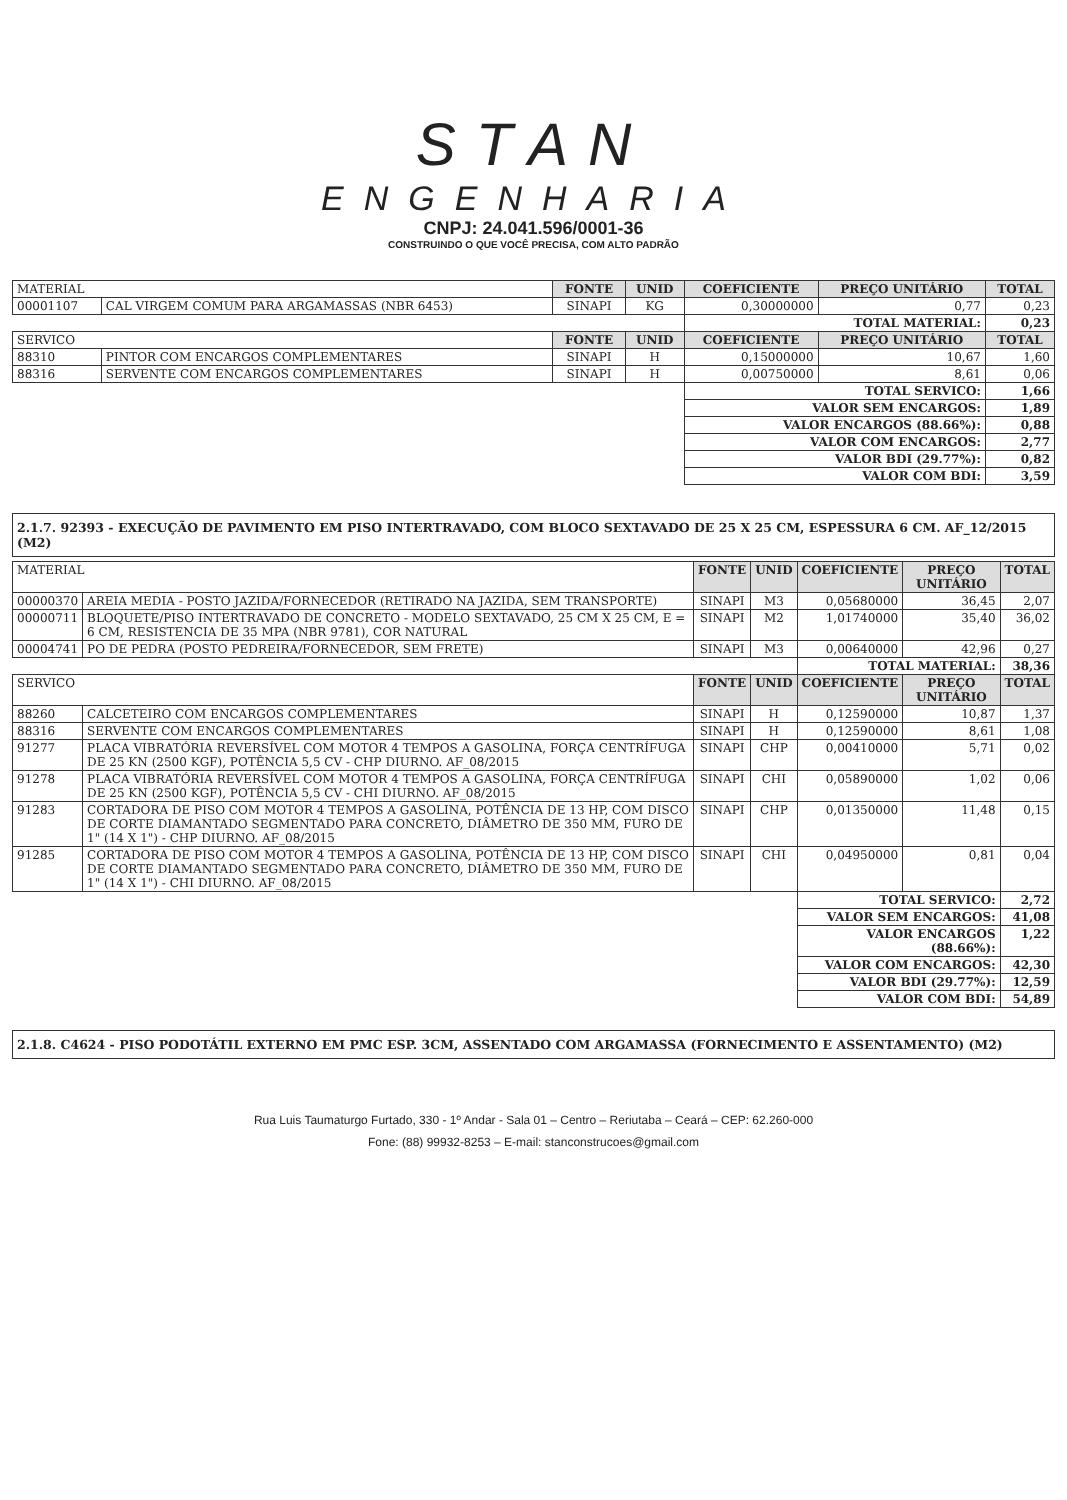STAN
ENGENHARIA
CNPJ: 24.041.596/0001-36
CONSTRUINDO O QUE VOCÊ PRECISA, COM ALTO PADRÃO
| MATERIAL | | FONTE | UNID | COEFICIENTE | PREÇO UNITÁRIO | TOTAL |
| --- | --- | --- | --- | --- | --- | --- |
| 00001107 | CAL VIRGEM COMUM PARA ARGAMASSAS (NBR 6453) | SINAPI | KG | 0,30000000 | 0,77 | 0,23 |
| | | | | TOTAL MATERIAL: | | 0,23 |
| SERVICO | | FONTE | UNID | COEFICIENTE | PREÇO UNITÁRIO | TOTAL |
| 88310 | PINTOR COM ENCARGOS COMPLEMENTARES | SINAPI | H | 0,15000000 | 10,67 | 1,60 |
| 88316 | SERVENTE COM ENCARGOS COMPLEMENTARES | SINAPI | H | 0,00750000 | 8,61 | 0,06 |
| | | | | TOTAL SERVICO: | | 1,66 |
| | | | | VALOR SEM ENCARGOS: | | 1,89 |
| | | | | VALOR ENCARGOS (88.66%): | | 0,88 |
| | | | | VALOR COM ENCARGOS: | | 2,77 |
| | | | | VALOR BDI (29.77%): | | 0,82 |
| | | | | VALOR COM BDI: | | 3,59 |
2.1.7. 92393 - EXECUÇÃO DE PAVIMENTO EM PISO INTERTRAVADO, COM BLOCO SEXTAVADO DE 25 X 25 CM, ESPESSURA 6 CM. AF_12/2015 (M2)
| MATERIAL | | FONTE | UNID | COEFICIENTE | PREÇO UNITÁRIO | TOTAL |
| --- | --- | --- | --- | --- | --- | --- |
| 00000370 | AREIA MEDIA - POSTO JAZIDA/FORNECEDOR (RETIRADO NA JAZIDA, SEM TRANSPORTE) | SINAPI | M3 | 0,05680000 | 36,45 | 2,07 |
| 00000711 | BLOQUETE/PISO INTERTRAVADO DE CONCRETO - MODELO SEXTAVADO, 25 CM X 25 CM, E = 6 CM, RESISTENCIA DE 35 MPA (NBR 9781), COR NATURAL | SINAPI | M2 | 1,01740000 | 35,40 | 36,02 |
| 00004741 | PO DE PEDRA (POSTO PEDREIRA/FORNECEDOR, SEM FRETE) | SINAPI | M3 | 0,00640000 | 42,96 | 0,27 |
| | | | | TOTAL MATERIAL: | | 38,36 |
| SERVICO | | FONTE | UNID | COEFICIENTE | PREÇO UNITÁRIO | TOTAL |
| 88260 | CALCETEIRO COM ENCARGOS COMPLEMENTARES | SINAPI | H | 0,12590000 | 10,87 | 1,37 |
| 88316 | SERVENTE COM ENCARGOS COMPLEMENTARES | SINAPI | H | 0,12590000 | 8,61 | 1,08 |
| 91277 | PLACA VIBRATÓRIA REVERSÍVEL COM MOTOR 4 TEMPOS A GASOLINA, FORÇA CENTRÍFUGA DE 25 KN (2500 KGF), POTÊNCIA 5,5 CV - CHP DIURNO. AF_08/2015 | SINAPI | CHP | 0,00410000 | 5,71 | 0,02 |
| 91278 | PLACA VIBRATÓRIA REVERSÍVEL COM MOTOR 4 TEMPOS A GASOLINA, FORÇA CENTRÍFUGA DE 25 KN (2500 KGF), POTÊNCIA 5,5 CV - CHI DIURNO. AF_08/2015 | SINAPI | CHI | 0,05890000 | 1,02 | 0,06 |
| 91283 | CORTADORA DE PISO COM MOTOR 4 TEMPOS A GASOLINA, POTÊNCIA DE 13 HP, COM DISCO DE CORTE DIAMANTADO SEGMENTADO PARA CONCRETO, DIÂMETRO DE 350 MM, FURO DE 1" (14 X 1") - CHP DIURNO. AF_08/2015 | SINAPI | CHP | 0,01350000 | 11,48 | 0,15 |
| 91285 | CORTADORA DE PISO COM MOTOR 4 TEMPOS A GASOLINA, POTÊNCIA DE 13 HP, COM DISCO DE CORTE DIAMANTADO SEGMENTADO PARA CONCRETO, DIÂMETRO DE 350 MM, FURO DE 1" (14 X 1") - CHI DIURNO. AF_08/2015 | SINAPI | CHI | 0,04950000 | 0,81 | 0,04 |
| | | | | TOTAL SERVICO: | | 2,72 |
| | | | | VALOR SEM ENCARGOS: | | 41,08 |
| | | | | VALOR ENCARGOS (88.66%): | | 1,22 |
| | | | | VALOR COM ENCARGOS: | | 42,30 |
| | | | | VALOR BDI (29.77%): | | 12,59 |
| | | | | VALOR COM BDI: | | 54,89 |
2.1.8. C4624 - PISO PODOTÁTIL EXTERNO EM PMC ESP. 3CM, ASSENTADO COM ARGAMASSA (FORNECIMENTO E ASSENTAMENTO) (M2)
Rua Luis Taumaturgo Furtado, 330 - 1º Andar - Sala 01 – Centro – Reriutaba – Ceará – CEP: 62.260-000
Fone: (88) 99932-8253 – E-mail: stanconstrucoes@gmail.com